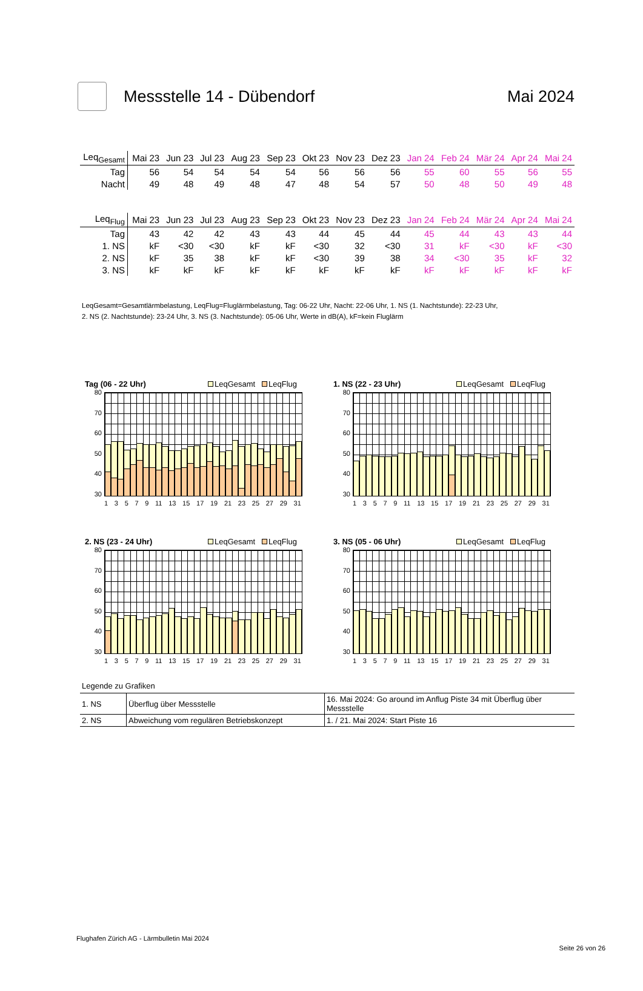Messstelle 14 - Dübendorf Mai 2024
| Leq<sub>Gesamt</sub> | Mai 23 | Jun 23 | Jul 23 | Aug 23 | Sep 23 | Okt 23 | Nov 23 | Dez 23 | Jan 24 | Feb 24 | Mär 24 | Apr 24 | Mai 24 |
| --- | --- | --- | --- | --- | --- | --- | --- | --- | --- | --- | --- | --- | --- |
| Tag | 56 | 54 | 54 | 54 | 54 | 56 | 56 | 56 | 55 | 60 | 55 | 56 | 55 |
| Nacht | 49 | 48 | 49 | 48 | 47 | 48 | 54 | 57 | 50 | 48 | 50 | 49 | 48 |
| Leq<sub>Flug</sub> | Mai 23 | Jun 23 | Jul 23 | Aug 23 | Sep 23 | Okt 23 | Nov 23 | Dez 23 | Jan 24 | Feb 24 | Mär 24 | Apr 24 | Mai 24 |
| --- | --- | --- | --- | --- | --- | --- | --- | --- | --- | --- | --- | --- | --- |
| Tag | 43 | 42 | 42 | 43 | 43 | 44 | 45 | 44 | 45 | 44 | 43 | 43 | 44 |
| 1. NS | kF | <30 | <30 | kF | kF | <30 | 32 | <30 | 31 | kF | <30 | kF | <30 |
| 2. NS | kF | 35 | 38 | kF | kF | <30 | 39 | 38 | 34 | <30 | 35 | kF | 32 |
| 3. NS | kF | kF | kF | kF | kF | kF | kF | kF | kF | kF | kF | kF | kF |
LeqGesamt=Gesamtlärmbelastung, LeqFlug=Fluglärmbelastung, Tag: 06-22 Uhr, Nacht: 22-06 Uhr, 1. NS (1. Nachtstunde): 22-23 Uhr,
2. NS (2. Nachtstunde): 23-24 Uhr, 3. NS (3. Nachtstunde): 05-06 Uhr, Werte in dB(A), kF=kein Fluglärm
Tag (06 - 22 Uhr) LeqGesamt LeqFlug
80
70
60
50
40
30
13579 11 13 15 17 19 21 23 25 27 29 31
1. NS (22 - 23 Uhr) LeqGesamt LeqFlug
80
70
60
50
40
30
13579 11 13 15 17 19 21 23 25 27 29 31
2. NS (23 - 24 Uhr) LeqGesamt LeqFlug
80
70
60
50
40
30
13579 11 13 15 17 19 21 23 25 27 29 31
3. NS (05 - 06 Uhr) LeqGesamt LeqFlug
80
70
60
50
40
30
13579 11 13 15 17 19 21 23 25 27 29 31
Legende zu Grafiken
| 1. NS | Überflug über Messstelle | 16. Mai 2024: Go around im Anflug Piste 34 mit Überflug über Messstelle |
| 2. NS | Abweichung vom regulären Betriebskonzept | 1. / 21. Mai 2024: Start Piste 16 |
Flughafen Zürich AG - Lärmbulletin Mai 2024
Seite 26 von 26